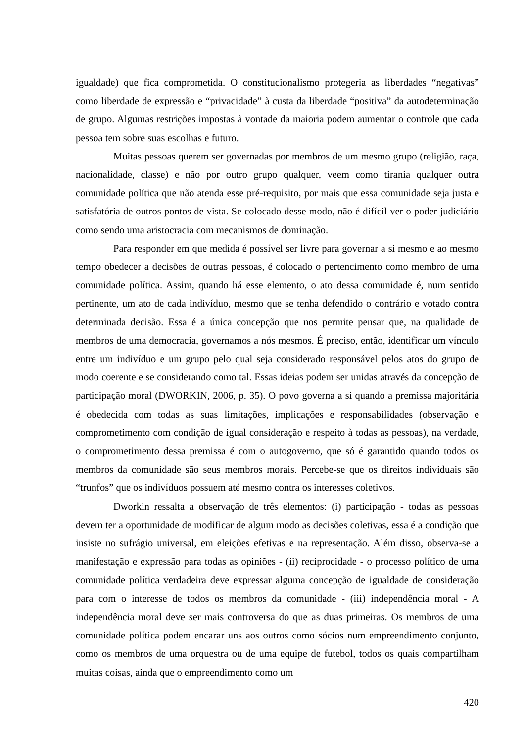igualdade) que fica comprometida. O constitucionalismo protegeria as liberdades “negativas” como liberdade de expressão e “privacidade” à custa da liberdade “positiva” da autodeterminação de grupo. Algumas restrições impostas à vontade da maioria podem aumentar o controle que cada pessoa tem sobre suas escolhas e futuro.
Muitas pessoas querem ser governadas por membros de um mesmo grupo (religião, raça, nacionalidade, classe) e não por outro grupo qualquer, veem como tirania qualquer outra comunidade política que não atenda esse pré-requisito, por mais que essa comunidade seja justa e satisfatória de outros pontos de vista. Se colocado desse modo, não é difícil ver o poder judiciário como sendo uma aristocracia com mecanismos de dominação.
Para responder em que medida é possível ser livre para governar a si mesmo e ao mesmo tempo obedecer a decisões de outras pessoas, é colocado o pertencimento como membro de uma comunidade política. Assim, quando há esse elemento, o ato dessa comunidade é, num sentido pertinente, um ato de cada indivíduo, mesmo que se tenha defendido o contrário e votado contra determinada decisão. Essa é a única concepção que nos permite pensar que, na qualidade de membros de uma democracia, governamos a nós mesmos. É preciso, então, identificar um vínculo entre um indivíduo e um grupo pelo qual seja considerado responsável pelos atos do grupo de modo coerente e se considerando como tal. Essas ideias podem ser unidas através da concepção de participação moral (DWORKIN, 2006, p. 35). O povo governa a si quando a premissa majoritária é obedecida com todas as suas limitações, implicações e responsabilidades (observação e comprometimento com condição de igual consideração e respeito à todas as pessoas), na verdade, o comprometimento dessa premissa é com o autogoverno, que só é garantido quando todos os membros da comunidade são seus membros morais. Percebe-se que os direitos individuais são “trunfos” que os indivíduos possuem até mesmo contra os interesses coletivos.
Dworkin ressalta a observação de três elementos: (i) participação - todas as pessoas devem ter a oportunidade de modificar de algum modo as decisões coletivas, essa é a condição que insiste no sufrágio universal, em eleições efetivas e na representação. Além disso, observa-se a manifestação e expressão para todas as opiniões - (ii) reciprocidade - o processo político de uma comunidade política verdadeira deve expressar alguma concepção de igualdade de consideração para com o interesse de todos os membros da comunidade - (iii) independência moral - A independência moral deve ser mais controversa do que as duas primeiras. Os membros de uma comunidade política podem encarar uns aos outros como sócios num empreendimento conjunto, como os membros de uma orquestra ou de uma equipe de futebol, todos os quais compartilham muitas coisas, ainda que o empreendimento como um
420